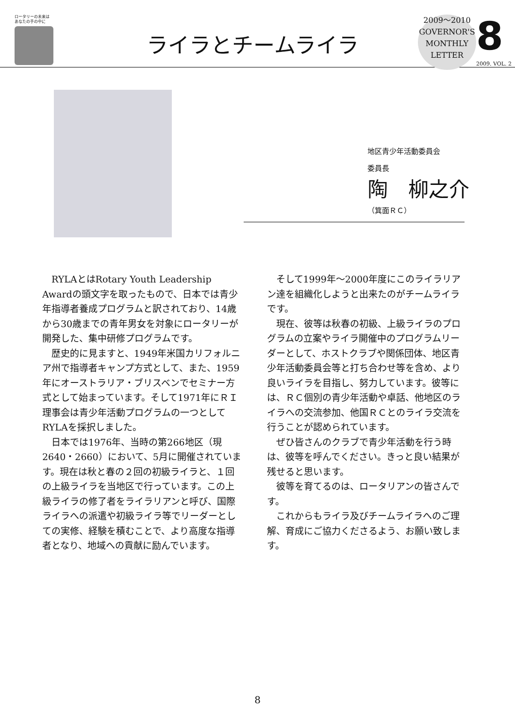ロータリーの未来は
あなたの手の中に
ライラとチームライラ
2009～2010
GOVERNOR'S
MONTHLY
LETTER
8
2009. VOL. 2
地区青少年活動委員会
委員長
陶　柳之介
（箕面ＲＣ）
RYLAとはRotary Youth Leadership Awardの頭文字を取ったもので、日本では青少年指導者養成プログラムと訳されており、14歳から30歳までの青年男女を対象にロータリーが開発した、集中研修プログラムです。
歴史的に見ますと、1949年米国カリフォルニア州で指導者キャンプ方式として、また、1959年にオーストラリア・ブリスベンでセミナー方式として始まっています。そして1971年にＲＩ理事会は青少年活動プログラムの一つとしてRYLAを採択しました。
日本では1976年、当時の第266地区（現2640・2660）において、5月に開催されています。現在は秋と春の２回の初級ライラと、１回の上級ライラを当地区で行っています。この上級ライラの修了者をライラリアンと呼び、国際ライラへの派遣や初級ライラ等でリーダーとしての実修、経験を積むことで、より高度な指導者となり、地域への貢献に励んでいます。
そして1999年～2000年度にこのライラリアン達を組織化しようと出来たのがチームライラです。
現在、彼等は秋春の初級、上級ライラのプログラムの立案やライラ開催中のプログラムリーダーとして、ホストクラブや関係団体、地区青少年活動委員会等と打ち合わせ等を含め、より良いライラを目指し、努力しています。彼等には、ＲＣ個別の青少年活動や卓話、他地区のライラへの交流参加、他国ＲＣとのライラ交流を行うことが認められています。
ぜひ皆さんのクラブで青少年活動を行う時は、彼等を呼んでください。きっと良い結果が残せると思います。
彼等を育てるのは、ロータリアンの皆さんです。
これからもライラ及びチームライラへのご理解、育成にご協力くださるよう、お願い致します。
8